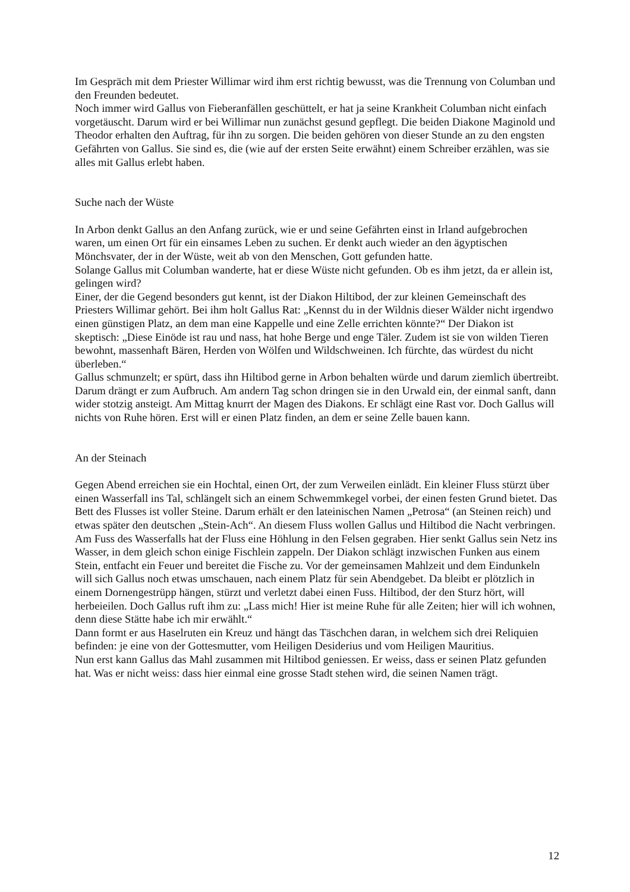Im Gespräch mit dem Priester Willimar wird ihm erst richtig bewusst, was die Trennung von Columban und den Freunden bedeutet.
Noch immer wird Gallus von Fieberanfällen geschüttelt, er hat ja seine Krankheit Columban nicht einfach vorgetäuscht. Darum wird er bei Willimar nun zunächst gesund gepflegt. Die beiden Diakone Maginold und Theodor erhalten den Auftrag, für ihn zu sorgen. Die beiden gehören von dieser Stunde an zu den engsten Gefährten von Gallus. Sie sind es, die (wie auf der ersten Seite erwähnt) einem Schreiber erzählen, was sie alles mit Gallus erlebt haben.
Suche nach der Wüste
In Arbon denkt Gallus an den Anfang zurück, wie er und seine Gefährten einst in Irland aufgebrochen waren, um einen Ort für ein einsames Leben zu suchen. Er denkt auch wieder an den ägyptischen Mönchsvater, der in der Wüste, weit ab von den Menschen, Gott gefunden hatte.
Solange Gallus mit Columban wanderte, hat er diese Wüste nicht gefunden. Ob es ihm jetzt, da er allein ist, gelingen wird?
Einer, der die Gegend besonders gut kennt, ist der Diakon Hiltibod, der zur kleinen Gemeinschaft des Priesters Willimar gehört. Bei ihm holt Gallus Rat: „Kennst du in der Wildnis dieser Wälder nicht irgendwo einen günstigen Platz, an dem man eine Kappelle und eine Zelle errichten könnte?“ Der Diakon ist skeptisch: „Diese Einöde ist rau und nass, hat hohe Berge und enge Täler. Zudem ist sie von wilden Tieren bewohnt, massenhaft Bären, Herden von Wölfen und Wildschweinen. Ich fürchte, das würdest du nicht überleben.“
Gallus schmunzelt; er spürt, dass ihn Hiltibod gerne in Arbon behalten würde und darum ziemlich übertreibt. Darum drängt er zum Aufbruch. Am andern Tag schon dringen sie in den Urwald ein, der einmal sanft, dann wider stotzig ansteigt. Am Mittag knurrt der Magen des Diakons. Er schlägt eine Rast vor. Doch Gallus will nichts von Ruhe hören. Erst will er einen Platz finden, an dem er seine Zelle bauen kann.
An der Steinach
Gegen Abend erreichen sie ein Hochtal, einen Ort, der zum Verweilen einlädt. Ein kleiner Fluss stürzt über einen Wasserfall ins Tal, schlängelt sich an einem Schwemmkegel vorbei, der einen festen Grund bietet. Das Bett des Flusses ist voller Steine. Darum erhält er den lateinischen Namen „Petrosa“ (an Steinen reich) und etwas später den deutschen „Stein-Ach“. An diesem Fluss wollen Gallus und Hiltibod die Nacht verbringen.
Am Fuss des Wasserfalls hat der Fluss eine Höhlung in den Felsen gegraben. Hier senkt Gallus sein Netz ins Wasser, in dem gleich schon einige Fischlein zappeln. Der Diakon schlägt inzwischen Funken aus einem Stein, entfacht ein Feuer und bereitet die Fische zu. Vor der gemeinsamen Mahlzeit und dem Eindunkeln will sich Gallus noch etwas umschauen, nach einem Platz für sein Abendgebet. Da bleibt er plötzlich in einem Dornengestrüpp hängen, stürzt und verletzt dabei einen Fuss. Hiltibod, der den Sturz hört, will herbeieilen. Doch Gallus ruft ihm zu: „Lass mich! Hier ist meine Ruhe für alle Zeiten; hier will ich wohnen, denn diese Stätte habe ich mir erwählt.“
Dann formt er aus Haselruten ein Kreuz und hängt das Täschchen daran, in welchem sich drei Reliquien befinden: je eine von der Gottesmutter, vom Heiligen Desiderius und vom Heiligen Mauritius.
Nun erst kann Gallus das Mahl zusammen mit Hiltibod geniessen. Er weiss, dass er seinen Platz gefunden hat. Was er nicht weiss: dass hier einmal eine grosse Stadt stehen wird, die seinen Namen trägt.
12